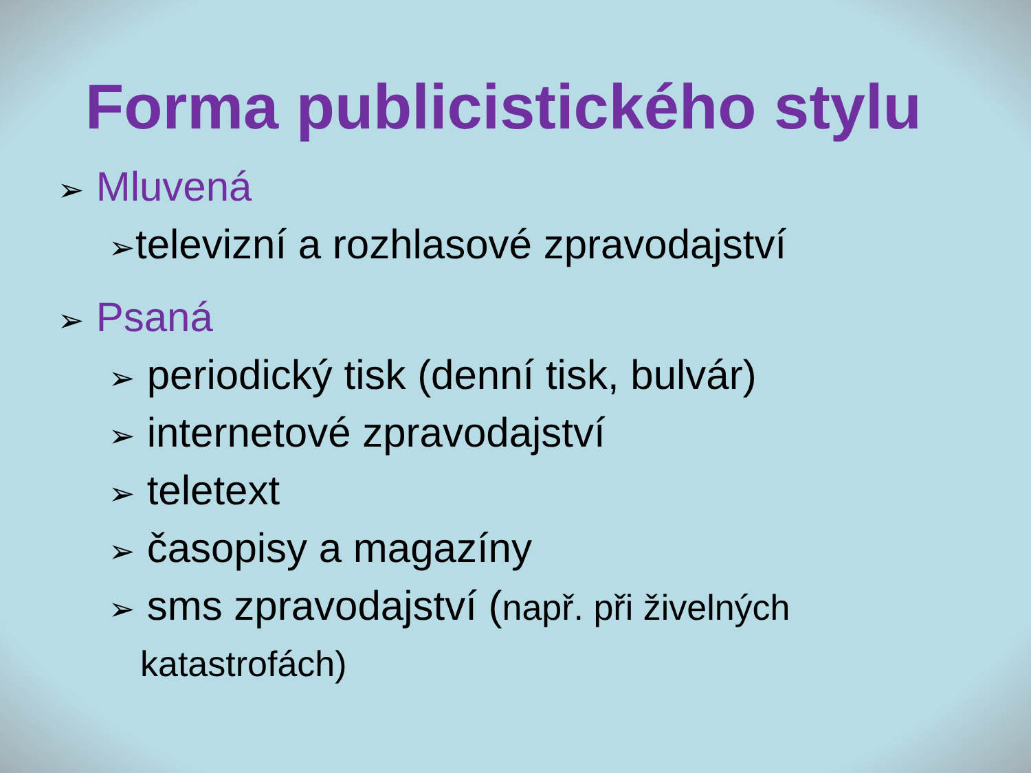Forma publicistického stylu
➢ Mluvená
➢televizní a rozhlasové zpravodajství
➢ Psaná
➢ periodický tisk (denní tisk, bulvár)
➢ internetové zpravodajství
➢ teletext
➢ časopisy a magazíny
➢ sms zpravodajství (např. při živelných
katastrofách)